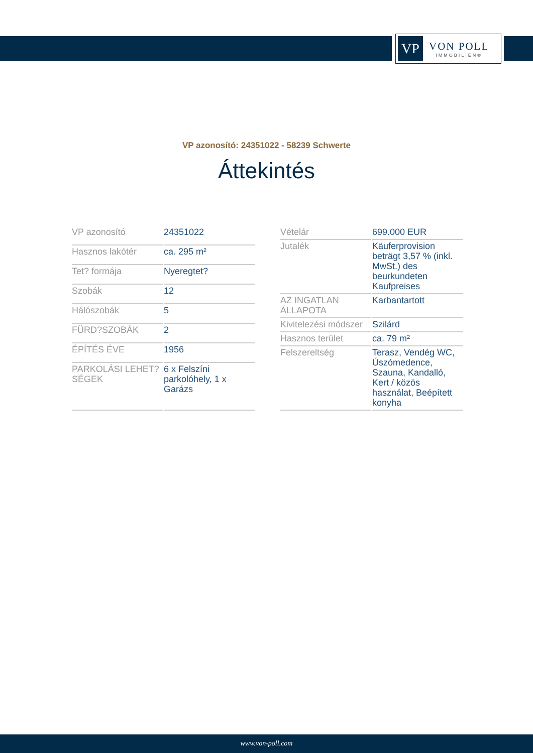VP
VON POLL
IMMOBILIEN®
VP azonosító: 24351022 - 58239 Schwerte
Áttekintés
| VP azonosító | 24351022 |
| Hasznos lakótér | ca. 295 m² |
| Tet? formája | Nyeregtet? |
| Szobák | 12 |
| Hálószobák | 5 |
| FÜRD?SZOBÁK | 2 |
| ÉPÍTÉS ÉVE | 1956 |
| PARKOLÁSI LEHET?SÉGEK | 6 x Felszíni parkolóhely, 1 x Garázs |
| Vételár | 699.000 EUR |
| Jutalék | Käuferprovision beträgt 3,57 % (inkl. MwSt.) des beurkundeten Kaufpreises |
| AZ INGATLAN ÁLLAPOTA | Karbantartott |
| Kivitelezési módszer | Szilárd |
| Hasznos terület | ca. 79 m² |
| Felszereltség | Terasz, Vendég WC, Úszómedence, Szauna, Kandalló, Kert / közös használat, Beépített konyha |
www.von-poll.com